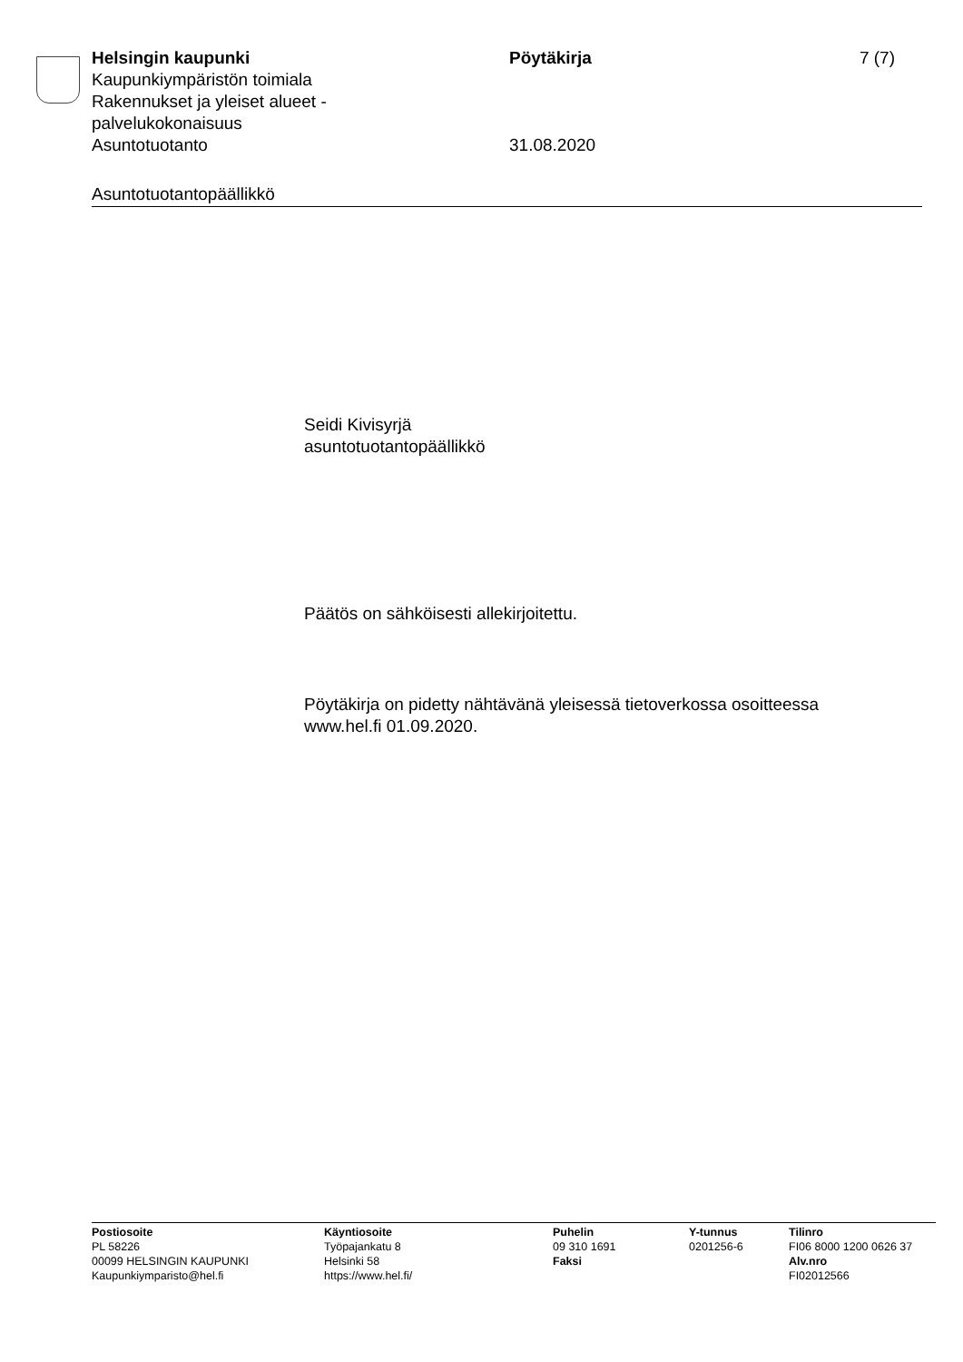Helsingin kaupunki
Kaupunkiympäristön toimiala
Rakennukset ja yleiset alueet -
palvelukokonaisuus
Asuntotuotanto
Pöytäkirja
31.08.2020
7 (7)
Asuntotuotantopäällikkö
Seidi Kivisyrjä
asuntotuotantopäällikkö
Päätös on sähköisesti allekirjoitettu.
Pöytäkirja on pidetty nähtävänä yleisessä tietoverkossa osoitteessa
www.hel.fi 01.09.2020.
Postiosoite
PL 58226
00099 HELSINGIN KAUPUNKI
Kaupunkiymparisto@hel.fi
Käyntiosoite
Työpajankatu 8
Helsinki 58
https://www.hel.fi/
Puhelin
09 310 1691
Faksi
Y-tunnus
0201256-6
Tilinro
FI06 8000 1200 0626 37
Alv.nro
FI02012566